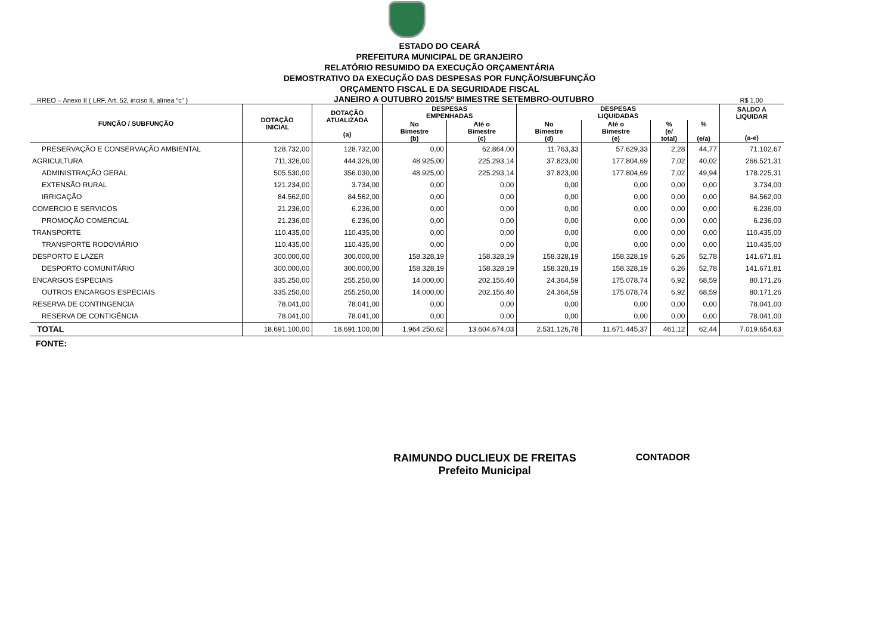ESTADO DO CEARÁ
PREFEITURA MUNICIPAL DE GRANJEIRO
RELATÓRIO RESUMIDO DA EXECUÇÃO ORÇAMENTÁRIA
DEMOSTRATIVO DA EXECUÇÃO DAS DESPESAS POR FUNÇÃO/SUBFUNÇÃO
ORÇAMENTO FISCAL E DA SEGURIDADE FISCAL
RREO – Anexo II ( LRF, Art. 52, inciso II, alínea “c” ) JANEIRO A OUTUBRO 2015/5º BIMESTRE SETEMBRO-OUTUBRO R$ 1,00
| FUNÇÃO / SUBFUNÇÃO | DOTAÇÃO INICIAL | DOTAÇÃO ATUALIZADA (a) | DESPESAS EMPENHADAS | | DESPESAS LIQUIDADAS | | | | SALDO A LIQUIDAR (a-e) |
| --- | --- | --- | --- | --- | --- | --- | --- | --- | --- |
| | | | No Bimestre (b) | Até o Bimestre (c) | No Bimestre (d) | Até o Bimestre (e) | % (e/ total) | % (e/a) | |
| PRESERVAÇÃO E CONSERVAÇÃO AMBIENTAL | 128.732,00 | 128.732,00 | 0,00 | 62.864,00 | 11.763,33 | 57.629,33 | 2,28 | 44,77 | 71.102,67 |
| AGRICULTURA | 711.326,00 | 444.326,00 | 48.925,00 | 225.293,14 | 37.823,00 | 177.804,69 | 7,02 | 40,02 | 266.521,31 |
| ADMINISTRAÇÃO GERAL | 505.530,00 | 356.030,00 | 48.925,00 | 225.293,14 | 37.823,00 | 177.804,69 | 7,02 | 49,94 | 178.225,31 |
| EXTENSÃO RURAL | 121.234,00 | 3.734,00 | 0,00 | 0,00 | 0,00 | 0,00 | 0,00 | 0,00 | 3.734,00 |
| IRRIGAÇÃO | 84.562,00 | 84.562,00 | 0,00 | 0,00 | 0,00 | 0,00 | 0,00 | 0,00 | 84.562,00 |
| COMERCIO E SERVICOS | 21.236,00 | 6.236,00 | 0,00 | 0,00 | 0,00 | 0,00 | 0,00 | 0,00 | 6.236,00 |
| PROMOÇÃO COMERCIAL | 21.236,00 | 6.236,00 | 0,00 | 0,00 | 0,00 | 0,00 | 0,00 | 0,00 | 6.236,00 |
| TRANSPORTE | 110.435,00 | 110.435,00 | 0,00 | 0,00 | 0,00 | 0,00 | 0,00 | 0,00 | 110.435,00 |
| TRANSPORTE RODOVIÁRIO | 110.435,00 | 110.435,00 | 0,00 | 0,00 | 0,00 | 0,00 | 0,00 | 0,00 | 110.435,00 |
| DESPORTO E LAZER | 300.000,00 | 300.000,00 | 158.328,19 | 158.328,19 | 158.328,19 | 158.328,19 | 6,26 | 52,78 | 141.671,81 |
| DESPORTO COMUNITÁRIO | 300.000,00 | 300.000,00 | 158.328,19 | 158.328,19 | 158.328,19 | 158.328,19 | 6,26 | 52,78 | 141.671,81 |
| ENCARGOS ESPECIAIS | 335.250,00 | 255.250,00 | 14.000,00 | 202.156,40 | 24.364,59 | 175.078,74 | 6,92 | 68,59 | 80.171,26 |
| OUTROS ENCARGOS ESPECIAIS | 335.250,00 | 255.250,00 | 14.000,00 | 202.156,40 | 24.364,59 | 175.078,74 | 6,92 | 68,59 | 80.171,26 |
| RESERVA DE CONTINGENCIA | 78.041,00 | 78.041,00 | 0,00 | 0,00 | 0,00 | 0,00 | 0,00 | 0,00 | 78.041,00 |
| RESERVA DE CONTIGÊNCIA | 78.041,00 | 78.041,00 | 0,00 | 0,00 | 0,00 | 0,00 | 0,00 | 0,00 | 78.041,00 |
| TOTAL | 18.691.100,00 | 18.691.100,00 | 1.964.250,62 | 13.604.674,03 | 2.531.126,78 | 11.671.445,37 | 461,12 | 62,44 | 7.019.654,63 |
FONTE:
RAIMUNDO DUCLIEUX DE FREITAS
Prefeito Municipal
CONTADOR